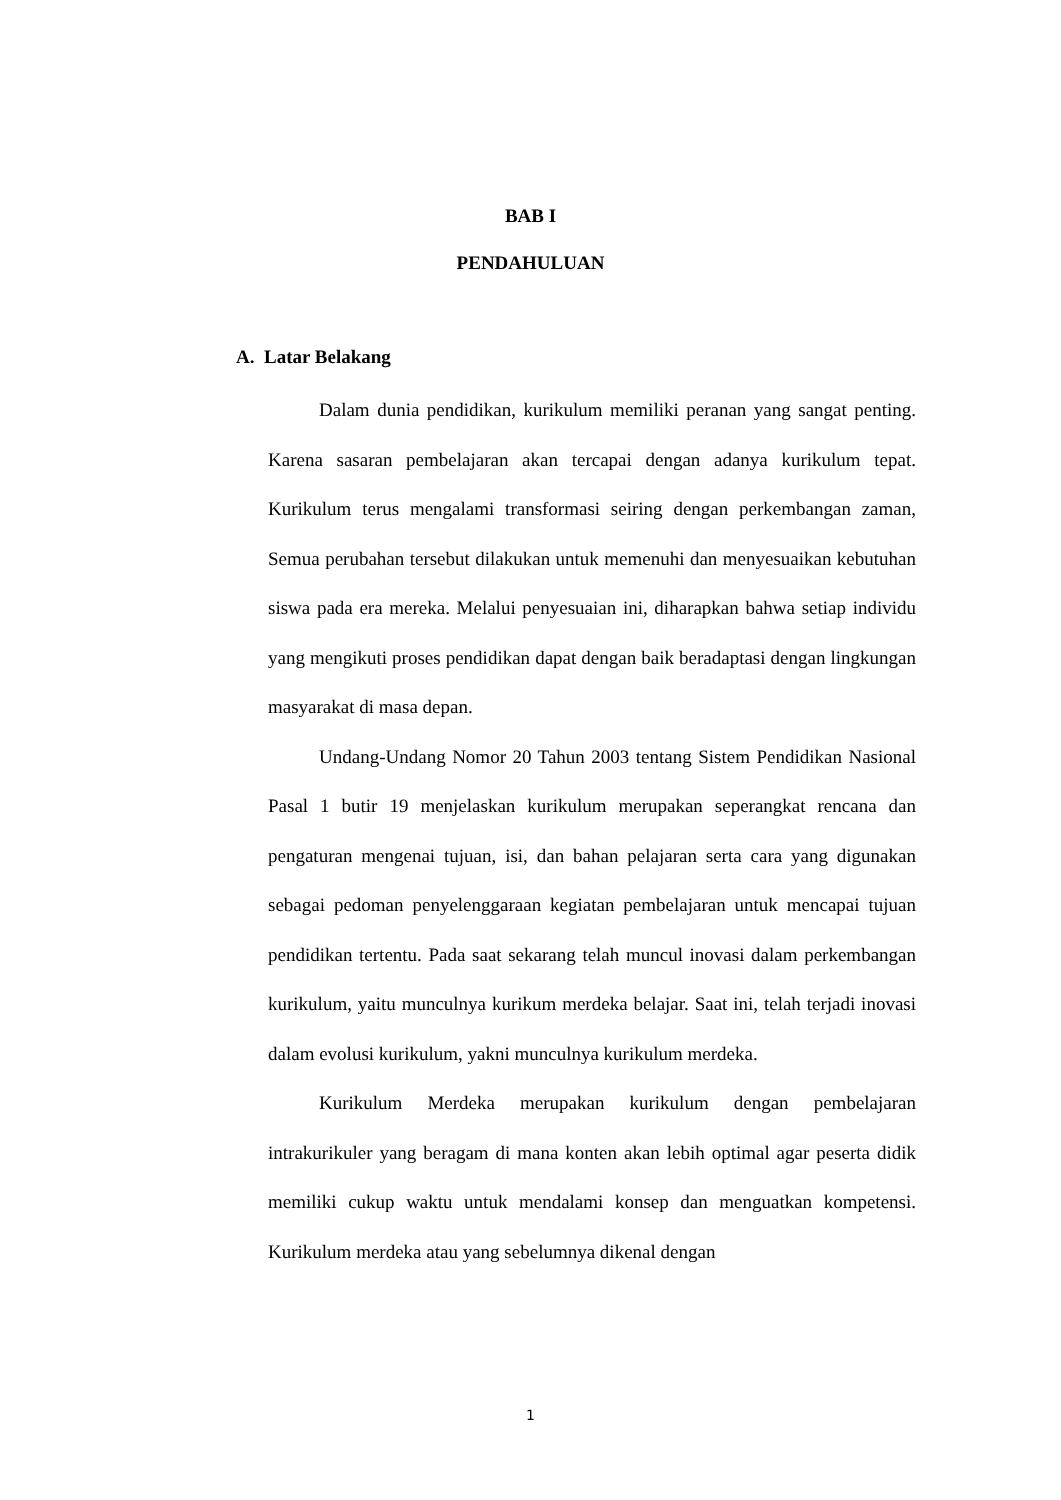BAB I
PENDAHULUAN
A. Latar Belakang
Dalam dunia pendidikan, kurikulum memiliki peranan yang sangat penting. Karena sasaran pembelajaran akan tercapai dengan adanya kurikulum tepat. Kurikulum terus mengalami transformasi seiring dengan perkembangan zaman, Semua perubahan tersebut dilakukan untuk memenuhi dan menyesuaikan kebutuhan siswa pada era mereka. Melalui penyesuaian ini, diharapkan bahwa setiap individu yang mengikuti proses pendidikan dapat dengan baik beradaptasi dengan lingkungan masyarakat di masa depan.
Undang-Undang Nomor 20 Tahun 2003 tentang Sistem Pendidikan Nasional Pasal 1 butir 19 menjelaskan kurikulum merupakan seperangkat rencana dan pengaturan mengenai tujuan, isi, dan bahan pelajaran serta cara yang digunakan sebagai pedoman penyelenggaraan kegiatan pembelajaran untuk mencapai tujuan pendidikan tertentu. Pada saat sekarang telah muncul inovasi dalam perkembangan kurikulum, yaitu munculnya kurikum merdeka belajar. Saat ini, telah terjadi inovasi dalam evolusi kurikulum, yakni munculnya kurikulum merdeka.
Kurikulum Merdeka merupakan kurikulum dengan pembelajaran intrakurikuler yang beragam di mana konten akan lebih optimal agar peserta didik memiliki cukup waktu untuk mendalami konsep dan menguatkan kompetensi. Kurikulum merdeka atau yang sebelumnya dikenal dengan
1